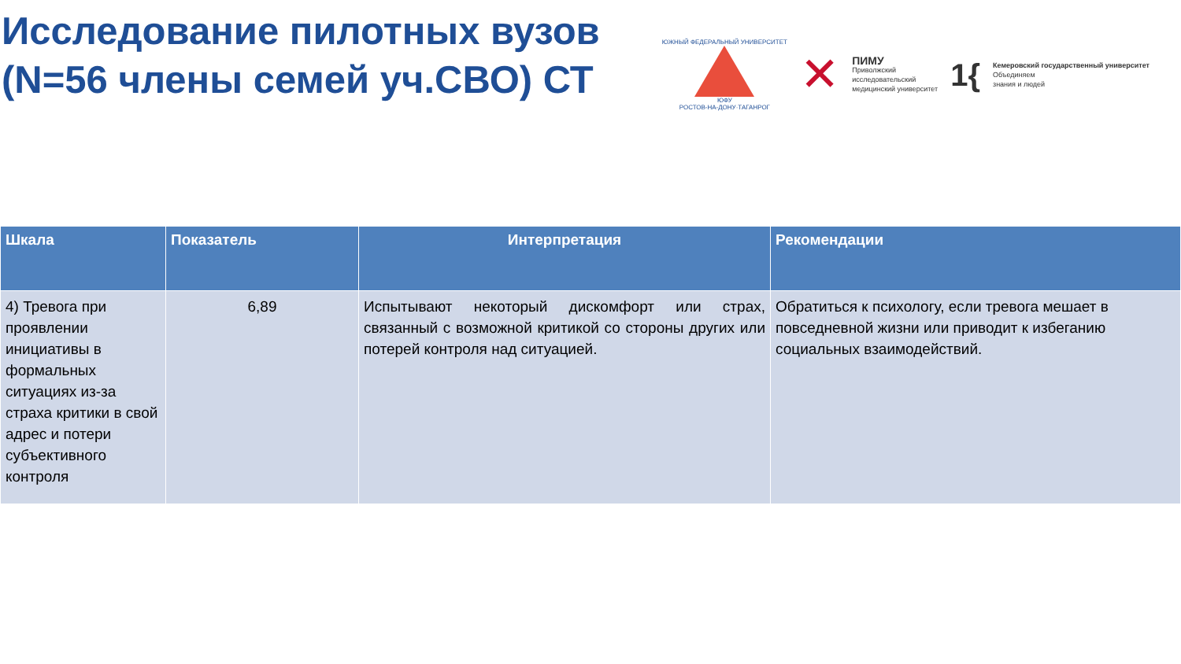Исследование пилотных вузов
(N=56 члены семей уч.СВО) СТ
ЮЖНЫЙ ФЕДЕРАЛЬНЫЙ УНИВЕРСИТЕТ
ЮФУ
РОСТОВ-НА-ДОНУ·ТАГАНРОГ
✕
ПИМУ
Приволжский
исследовательский
медицинский университет
1{
Кемеровский государственный университет
Объединяем
знания и людей
| Шкала | Показатель | Интерпретация | Рекомендации |
| --- | --- | --- | --- |
| 4) Тревога при проявлении инициативы в формальных ситуациях из-за страха критики в свой адрес и потери субъективного контроля | 6,89 | Испытывают некоторый дискомфорт или страх, связанный с возможной критикой со стороны других или потерей контроля над ситуацией. | Обратиться к психологу, если тревога мешает в повседневной жизни или приводит к избеганию социальных взаимодействий. |